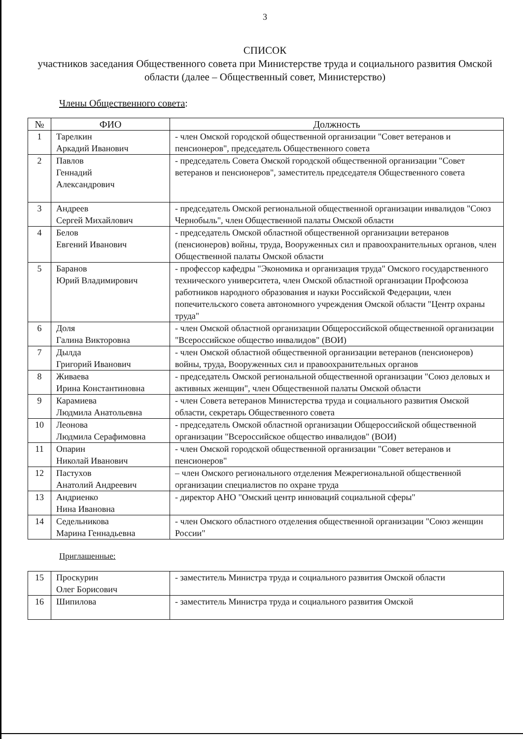3
СПИСОК
участников заседания Общественного совета при Министерстве труда и социального развития Омской области (далее – Общественный совет, Министерство)
Члены Общественного совета:
| № | ФИО | Должность |
| --- | --- | --- |
| 1 | Тарелкин Аркадий Иванович | - член Омской городской общественной организации "Совет ветеранов и пенсионеров", председатель Общественного совета |
| 2 | Павлов Геннадий Александрович | - председатель Совета Омской городской общественной организации "Совет ветеранов и пенсионеров", заместитель председателя Общественного совета |
| 3 | Андреев Сергей Михайлович | - председатель Омской региональной общественной организации инвалидов "Союз Чернобыль", член Общественной палаты Омской области |
| 4 | Белов Евгений Иванович | - председатель Омской областной общественной организации ветеранов (пенсионеров) войны, труда, Вооруженных сил и правоохранительных органов, член Общественной палаты Омской области |
| 5 | Баранов Юрий Владимирович | - профессор кафедры "Экономика и организация труда" Омского государственного технического университета, член Омской областной организации Профсоюза работников народного образования и науки Российской Федерации, член попечительского совета автономного учреждения Омской области "Центр охраны труда" |
| 6 | Доля Галина Викторовна | - член Омской областной организации Общероссийской общественной организации "Всероссийское общество инвалидов" (ВОИ) |
| 7 | Дылда Григорий Иванович | - член Омской областной общественной организации ветеранов (пенсионеров) войны, труда, Вооруженных сил и правоохранительных органов |
| 8 | Живаева Ирина Константиновна | - председатель Омской региональной общественной организации "Союз деловых и активных женщин", член Общественной палаты Омской области |
| 9 | Карамиева Людмила Анатольевна | - член Совета ветеранов Министерства труда и социального развития Омской области, секретарь Общественного совета |
| 10 | Леонова Людмила Серафимовна | - председатель Омской областной организации Общероссийской общественной организации "Всероссийское общество инвалидов" (ВОИ) |
| 11 | Опарин Николай Иванович | - член Омской городской общественной организации "Совет ветеранов и пенсионеров" |
| 12 | Пастухов Анатолий Андреевич | – член Омского регионального отделения Межрегиональной общественной организации специалистов по охране труда |
| 13 | Андриенко Нина Ивановна | - директор АНО "Омский центр инноваций социальной сферы" |
| 14 | Седельникова Марина Геннадьевна | - член Омского областного отделения общественной организации "Союз женщин России" |
Приглашенные:
| 15 | Проскурин Олег Борисович | - заместитель Министра труда и социального развития Омской области |
| 16 | Шипилова | - заместитель Министра труда и социального развития Омской |